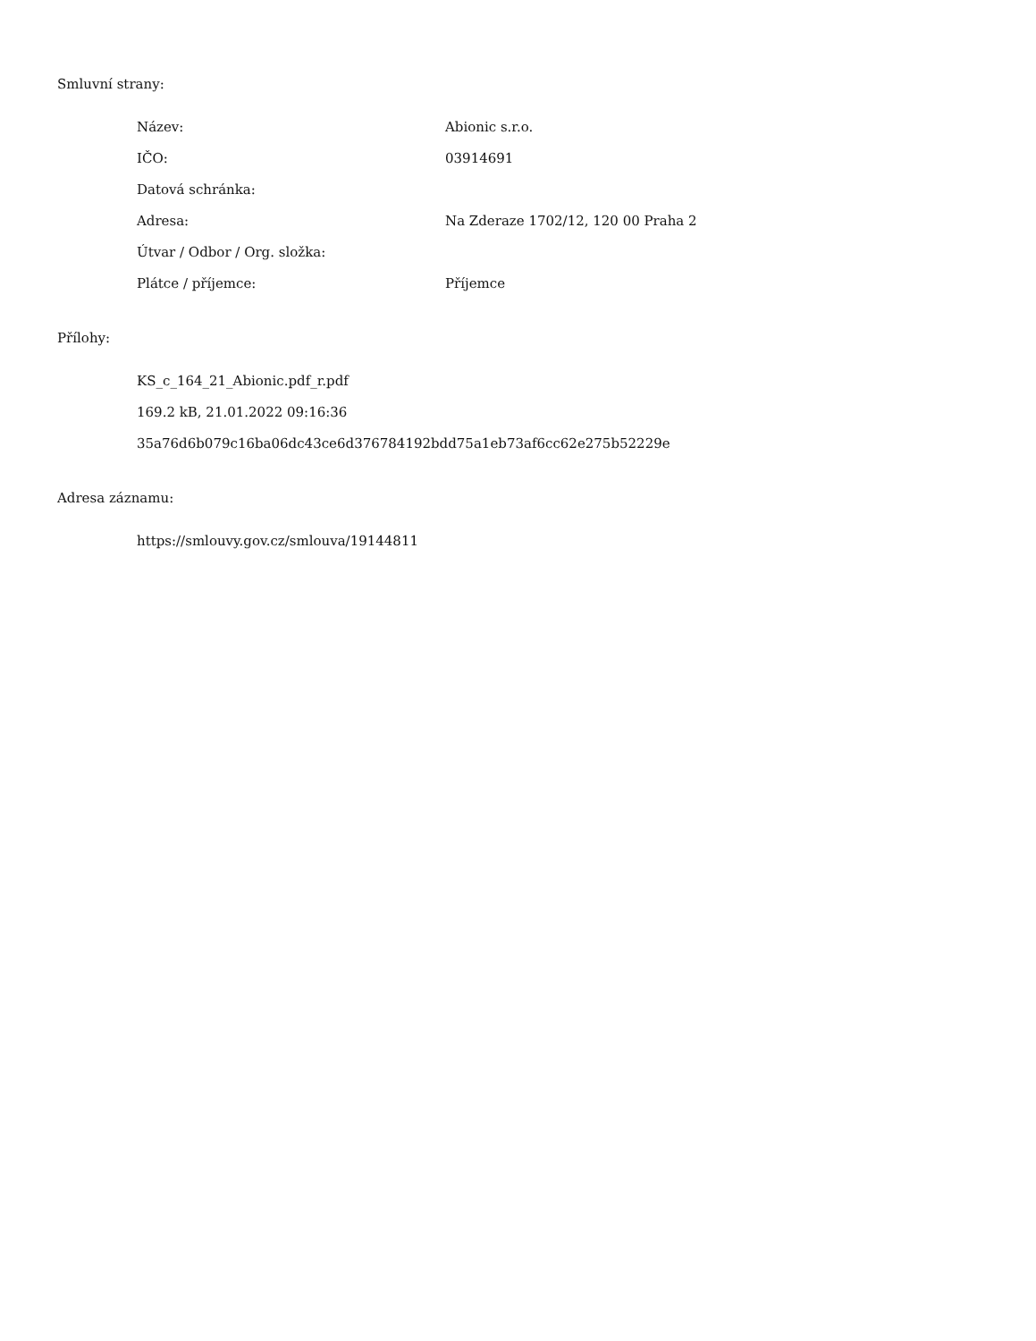Smluvní strany:
| Název: | Abionic s.r.o. |
| IČO: | 03914691 |
| Datová schránka: | |
| Adresa: | Na Zderaze 1702/12, 120 00 Praha 2 |
| Útvar / Odbor / Org. složka: | |
| Plátce / příjemce: | Příjemce |
Přílohy:
KS_c_164_21_Abionic.pdf_r.pdf
169.2 kB, 21.01.2022 09:16:36
35a76d6b079c16ba06dc43ce6d376784192bdd75a1eb73af6cc62e275b52229e
Adresa záznamu:
https://smlouvy.gov.cz/smlouva/19144811